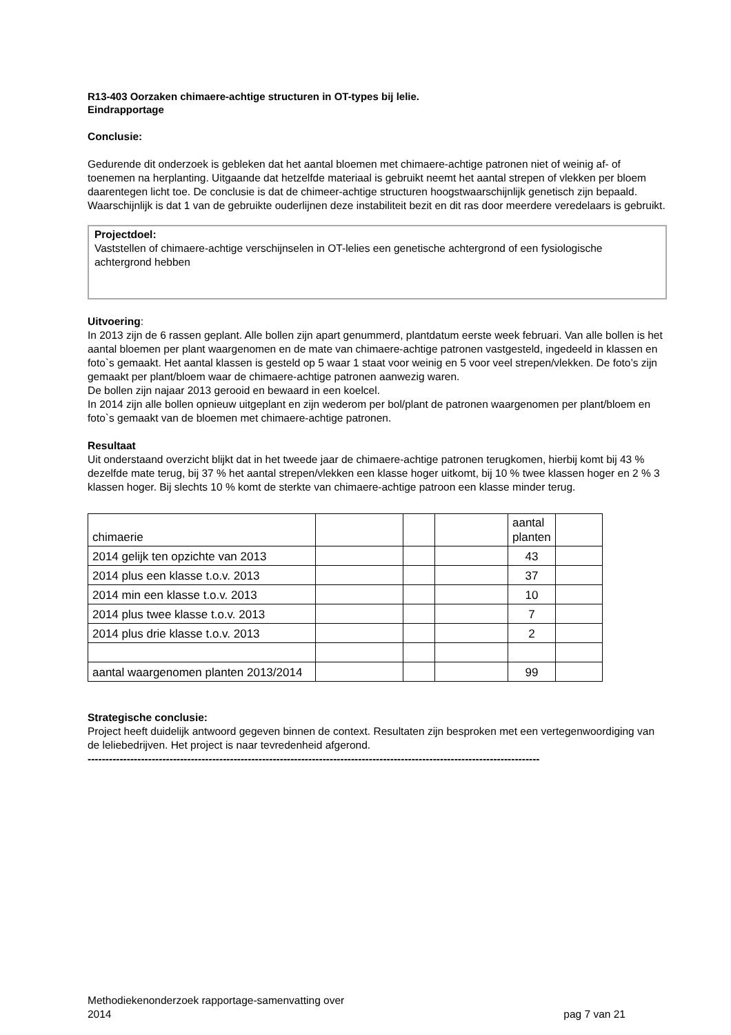R13-403 Oorzaken chimaere-achtige structuren in OT-types bij lelie.
Eindrapportage
Conclusie:
Gedurende dit onderzoek is gebleken dat het aantal bloemen met chimaere-achtige patronen niet of weinig af- of toenemen na herplanting. Uitgaande dat hetzelfde materiaal is gebruikt neemt het aantal strepen of vlekken per bloem daarentegen licht toe. De conclusie is dat de chimeer-achtige structuren hoogstwaarschijnlijk genetisch zijn bepaald. Waarschijnlijk is dat 1 van de gebruikte ouderlijnen deze instabiliteit bezit en dit ras door meerdere veredelaars is gebruikt.
Projectdoel:
Vaststellen of chimaere-achtige verschijnselen in OT-lelies een genetische achtergrond of een fysiologische achtergrond hebben
Uitvoering:
In 2013 zijn de 6 rassen geplant. Alle bollen zijn apart genummerd, plantdatum eerste week februari. Van alle bollen is het aantal bloemen per plant waargenomen en de mate van chimaere-achtige patronen vastgesteld, ingedeeld in klassen en foto`s gemaakt. Het aantal klassen is gesteld op 5 waar 1 staat voor weinig en 5 voor veel strepen/vlekken. De foto’s zijn gemaakt per plant/bloem waar de chimaere-achtige patronen aanwezig waren.
De bollen zijn najaar 2013 gerooid en bewaard in een koelcel.
In 2014 zijn alle bollen opnieuw uitgeplant en zijn wederom per bol/plant de patronen waargenomen per plant/bloem en foto`s gemaakt van de bloemen met chimaere-achtige patronen.
Resultaat
Uit onderstaand overzicht blijkt dat in het tweede jaar de chimaere-achtige patronen terugkomen, hierbij komt bij 43 % dezelfde mate terug, bij 37 % het aantal strepen/vlekken een klasse hoger uitkomt, bij 10 % twee klassen hoger en 2 % 3 klassen hoger. Bij slechts 10 % komt de sterkte van chimaere-achtige patroon een klasse minder terug.
| chimaerie | | | | aantal planten | |
| 2014 gelijk ten opzichte van 2013 | | | | 43 | |
| 2014 plus een klasse t.o.v. 2013 | | | | 37 | |
| 2014 min een klasse t.o.v. 2013 | | | | 10 | |
| 2014 plus twee klasse t.o.v. 2013 | | | | 7 | |
| 2014 plus drie klasse t.o.v. 2013 | | | | 2 | |
| aantal waargenomen planten 2013/2014 | | | | 99 | |
Strategische conclusie:
Project heeft duidelijk antwoord gegeven binnen de context. Resultaten zijn besproken met een vertegenwoordiging van de leliebedrijven. Het project is naar tevredenheid afgerond.
-------------------------------------------------------------------------------------------------------------------------------
Methodiekenonderzoek rapportage-samenvatting over
2014 pag 7 van 21